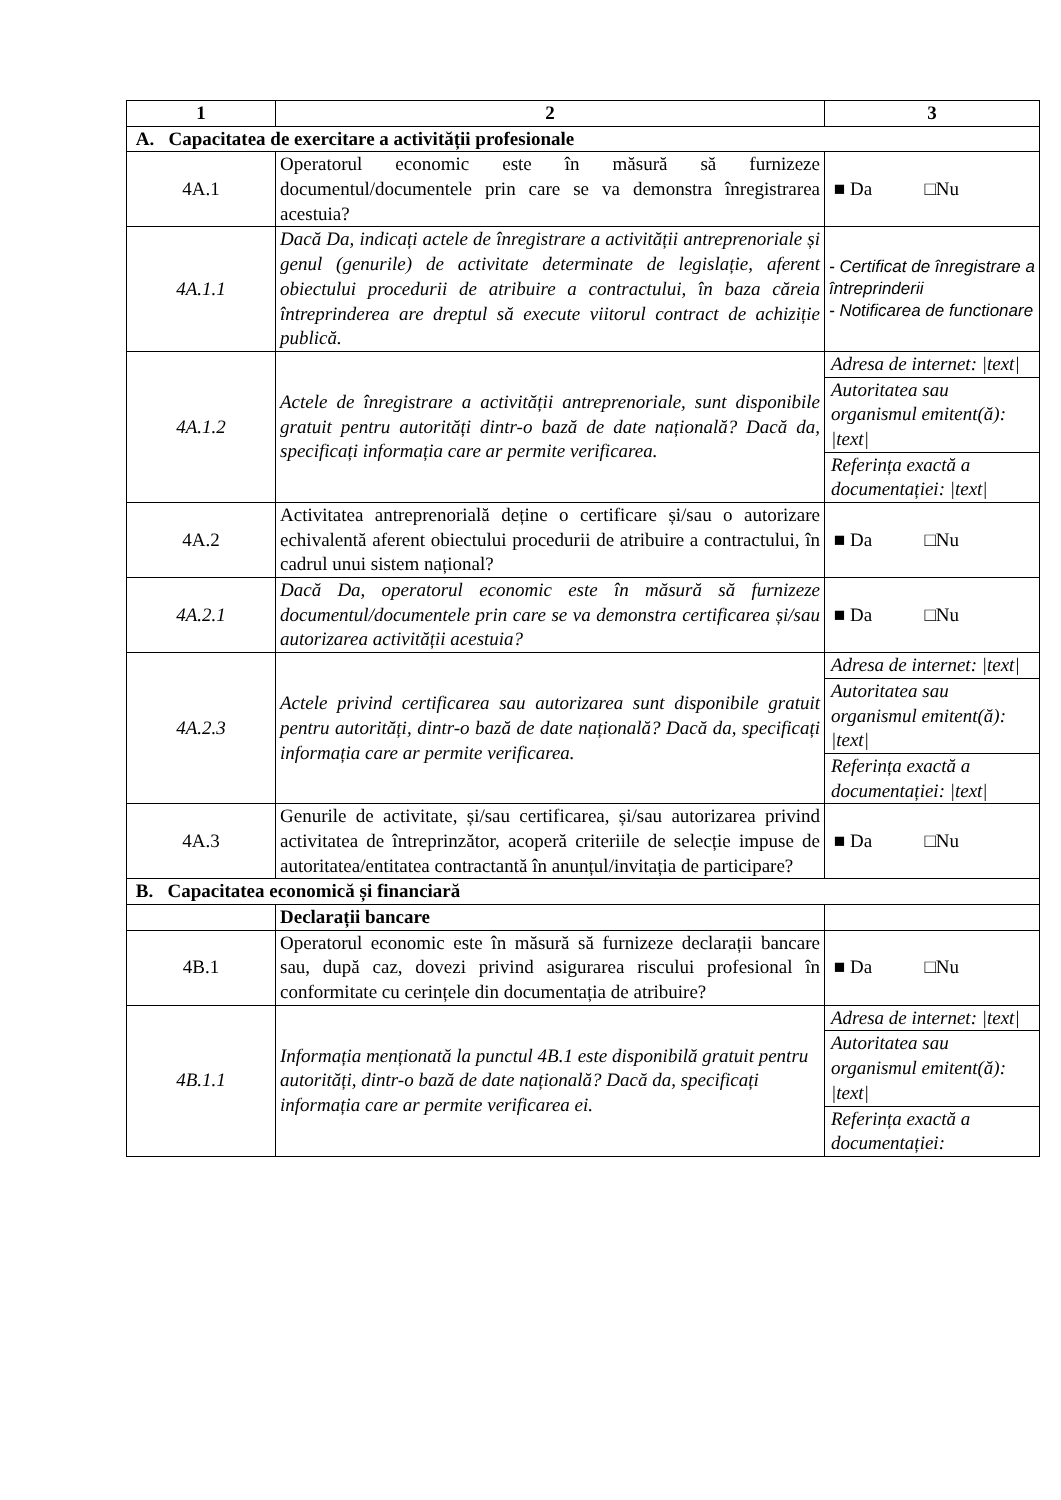| 1 | 2 | 3 |
| --- | --- | --- |
| A. Capacitatea de exercitare a activității profesionale | | |
| 4A.1 | Operatorul economic este în măsură să furnizeze documentul/documentele prin care se va demonstra înregistrarea acestuia? | ■ Da □Nu |
| 4A.1.1 | Dacă Da, indicați actele de înregistrare a activității antreprenoriale și genul (genurile) de activitate determinate de legislație, aferent obiectului procedurii de atribuire a contractului, în baza căreia întreprinderea are dreptul să execute viitorul contract de achiziție publică. | - Certificat de înregistrare a întreprinderii - Notificarea de functionare |
| 4A.1.2 | Actele de înregistrare a activității antreprenoriale, sunt disponibile gratuit pentru autorități dintr-o bază de date națională? Dacă da, specificați informația care ar permite verificarea. | / Adresa de internet: /text/ / / Autoritatea sau organismul emitent(ă): /text/ / / Referința exactă a documentației: /text/ / |
| 4A.2 | Activitatea antreprenorială deține o certificare și/sau o autorizare echivalentă aferent obiectului procedurii de atribuire a contractului, în cadrul unui sistem național? | ■ Da □Nu |
| 4A.2.1 | Dacă Da, operatorul economic este în măsură să furnizeze documentul/documentele prin care se va demonstra certificarea și/sau autorizarea activității acestuia? | ■ Da □Nu |
| 4A.2.3 | Actele privind certificarea sau autorizarea sunt disponibile gratuit pentru autorități, dintr-o bază de date națională? Dacă da, specificați informația care ar permite verificarea. | / Adresa de internet: /text/ / / Autoritatea sau organismul emitent(ă): /text/ / / Referința exactă a documentației: /text/ / |
| 4A.3 | Genurile de activitate, și/sau certificarea, și/sau autorizarea privind activitatea de întreprinzător, acoperă criteriile de selecție impuse de autoritatea/entitatea contractantă în anunțul/invitația de participare? | ■ Da □Nu |
| B. Capacitatea economică și financiară | | |
| | Declarații bancare | |
| 4B.1 | Operatorul economic este în măsură să furnizeze declarații bancare sau, după caz, dovezi privind asigurarea riscului profesional în conformitate cu cerințele din documentația de atribuire? | ■ Da □Nu |
| 4B.1.1 | Informația menționată la punctul 4B.1 este disponibilă gratuit pentru autorități, dintr-o bază de date națională? Dacă da, specificați informația care ar permite verificarea ei. | / Adresa de internet: /text/ / / Autoritatea sau organismul emitent(ă): /text/ / / Referința exactă a documentației: / |